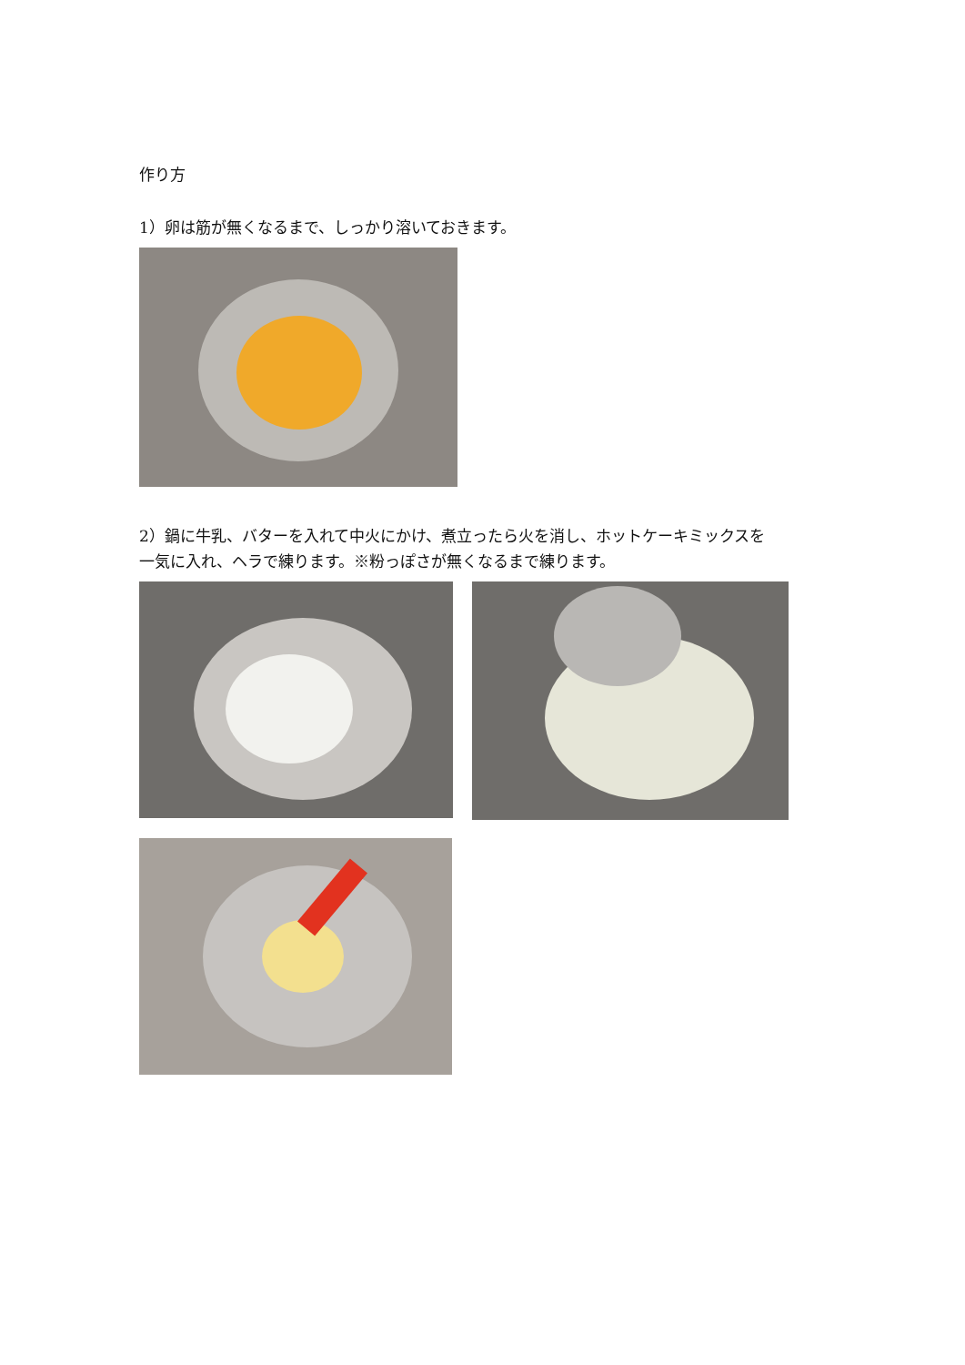作り方
1）卵は筋が無くなるまで、しっかり溶いておきます。
2）鍋に牛乳、バターを入れて中火にかけ、煮立ったら火を消し、ホットケーキミックスを
一気に入れ、ヘラで練ります。※粉っぽさが無くなるまで練ります。